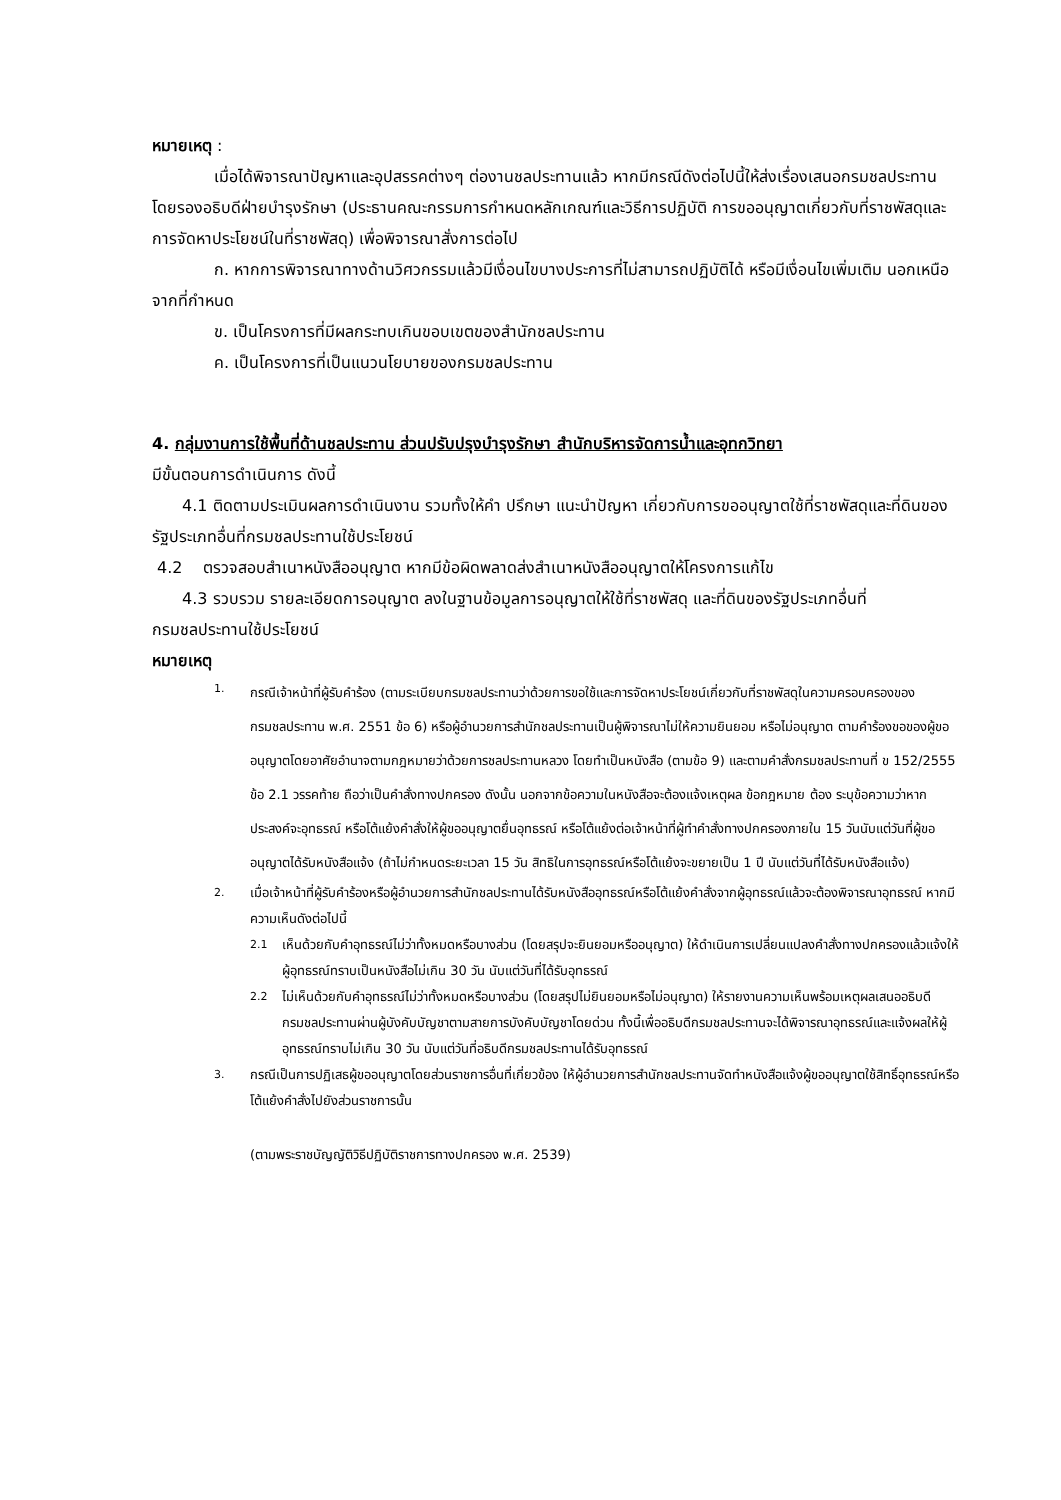หมายเหตุ :
เมื่อได้พิจารณาปัญหาและอุปสรรคต่างๆ ต่องานชลประทานแล้ว หากมีกรณีดังต่อไปนี้ให้ส่งเรื่องเสนอกรมชลประทาน โดยรองอธิบดีฝ่ายบำรุงรักษา (ประธานคณะกรรมการกำหนดหลักเกณฑ์และวิธีการปฏิบัติ การขออนุญาตเกี่ยวกับที่ราชพัสดุและการจัดหาประโยชน์ในที่ราชพัสดุ) เพื่อพิจารณาสั่งการต่อไป
ก. หากการพิจารณาทางด้านวิศวกรรมแล้วมีเงื่อนไขบางประการที่ไม่สามารถปฏิบัติได้ หรือมีเงื่อนไขเพิ่มเติม นอกเหนือจากที่กำหนด
ข. เป็นโครงการที่มีผลกระทบเกินขอบเขตของสำนักชลประทาน
ค. เป็นโครงการที่เป็นแนวนโยบายของกรมชลประทาน
4. กลุ่มงานการใช้พื้นที่ด้านชลประทาน ส่วนปรับปรุงบำรุงรักษา สำนักบริหารจัดการน้ำและอุทกวิทยา
มีขั้นตอนการดำเนินการ ดังนี้
4.1 ติดตามประเมินผลการดำเนินงาน รวมทั้งให้คำ ปรึกษา แนะนำปัญหา เกี่ยวกับการขออนุญาตใช้ที่ราชพัสดุและที่ดินของรัฐประเภทอื่นที่กรมชลประทานใช้ประโยชน์
4.2 ตรวจสอบสำเนาหนังสืออนุญาต หากมีข้อผิดพลาดส่งสำเนาหนังสืออนุญาตให้โครงการแก้ไข
4.3 รวบรวม รายละเอียดการอนุญาต ลงในฐานข้อมูลการอนุญาตให้ใช้ที่ราชพัสดุ และที่ดินของรัฐประเภทอื่นที่กรมชลประทานใช้ประโยชน์
หมายเหตุ
1.
กรณีเจ้าหน้าที่ผู้รับคำร้อง (ตามระเบียบกรมชลประทานว่าด้วยการขอใช้และการจัดหาประโยชน์เกี่ยวกับที่ราชพัสดุในความครอบครองของกรมชลประทาน พ.ศ. 2551 ข้อ 6) หรือผู้อำนวยการสำนักชลประทานเป็นผู้พิจารณาไม่ให้ความยินยอม หรือไม่อนุญาต ตามคำร้องขอของผู้ขออนุญาตโดยอาศัยอำนาจตามกฎหมายว่าด้วยการชลประทานหลวง โดยทำเป็นหนังสือ (ตามข้อ 9) และตามคำสั่งกรมชลประทานที่ ข 152/2555 ข้อ 2.1 วรรคท้าย ถือว่าเป็นคำสั่งทางปกครอง ดังนั้น นอกจากข้อความในหนังสือจะต้องแจ้งเหตุผล ข้อกฎหมาย ต้อง ระบุข้อความว่าหากประสงค์จะอุทธรณ์ หรือโต้แย้งคำสั่งให้ผู้ขออนุญาตยื่นอุทธรณ์ หรือโต้แย้งต่อเจ้าหน้าที่ผู้ทำคำสั่งทางปกครองภายใน 15 วันนับแต่วันที่ผู้ขออนุญาตได้รับหนังสือแจ้ง (ถ้าไม่กำหนดระยะเวลา 15 วัน สิทธิในการอุทธรณ์หรือโต้แย้งจะขยายเป็น 1 ปี นับแต่วันที่ได้รับหนังสือแจ้ง)
2.
เมื่อเจ้าหน้าที่ผู้รับคำร้องหรือผู้อำนวยการสำนักชลประทานได้รับหนังสืออุทธรณ์หรือโต้แย้งคำสั่งจากผู้อุทธรณ์แล้วจะต้องพิจารณาอุทธรณ์ หากมีความเห็นดังต่อไปนี้
2.1
เห็นด้วยกับคำอุทธรณ์ไม่ว่าทั้งหมดหรือบางส่วน (โดยสรุปจะยินยอมหรืออนุญาต) ให้ดำเนินการเปลี่ยนแปลงคำสั่งทางปกครองแล้วแจ้งให้ผู้อุทธรณ์ทราบเป็นหนังสือไม่เกิน 30 วัน นับแต่วันที่ได้รับอุทธรณ์
2.2
ไม่เห็นด้วยกับคำอุทธรณ์ไม่ว่าทั้งหมดหรือบางส่วน (โดยสรุปไม่ยินยอมหรือไม่อนุญาต) ให้รายงานความเห็นพร้อมเหตุผลเสนออธิบดีกรมชลประทานผ่านผู้บังคับบัญชาตามสายการบังคับบัญชาโดยด่วน ทั้งนี้เพื่ออธิบดีกรมชลประทานจะได้พิจารณาอุทธรณ์และแจ้งผลให้ผู้อุทธรณ์ทราบไม่เกิน 30 วัน นับแต่วันที่อธิบดีกรมชลประทานได้รับอุทธรณ์
3.
กรณีเป็นการปฏิเสธผู้ขออนุญาตโดยส่วนราชการอื่นที่เกี่ยวข้อง ให้ผู้อำนวยการสำนักชลประทานจัดทำหนังสือแจ้งผู้ขออนุญาตใช้สิทธิ์อุทธรณ์หรือโต้แย้งคำสั่งไปยังส่วนราชการนั้น
(ตามพระราชบัญญัติวิธีปฏิบัติราชการทางปกครอง พ.ศ. 2539)